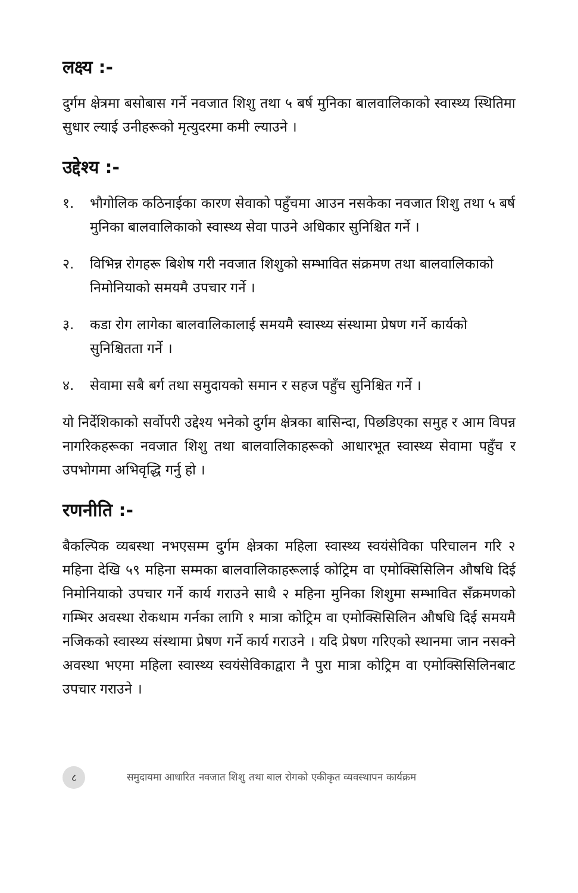लक्ष्य :-
दुर्गम क्षेत्रमा बसोबास गर्ने नवजात शिशु तथा ५ बर्ष मुनिका बालवालिकाको स्वास्थ्य स्थितिमा सुधार ल्याई उनीहरूको मृत्युदरमा कमी ल्याउने ।
उद्देश्य :-
१. भौगोलिक कठिनाईका कारण सेवाको पहुँचमा आउन नसकेका नवजात शिशु तथा ५ बर्ष मुनिका बालवालिकाको स्वास्थ्य सेवा पाउने अधिकार सुनिश्चित गर्ने ।
२. विभिन्न रोगहरू बिशेष गरी नवजात शिशुको सम्भावित संक्रमण तथा बालवालिकाको निमोनियाको समयमै उपचार गर्ने ।
३. कडा रोग लागेका बालवालिकालाई समयमै स्वास्थ्य संस्थामा प्रेषण गर्ने कार्यको सुनिश्चितता गर्ने ।
४. सेवामा सबै बर्ग तथा समुदायको समान र सहज पहुँच सुनिश्चित गर्ने ।
यो निर्देशिकाको सर्वोपरी उद्देश्य भनेको दुर्गम क्षेत्रका बासिन्दा, पिछडिएका समुह र आम विपन्न नागरिकहरूका नवजात शिशु तथा बालवालिकाहरूको आधारभूत स्वास्थ्य सेवामा पहुँच र उपभोगमा अभिवृद्धि गर्नु हो ।
रणनीति :-
बैकल्पिक व्यबस्था नभएसम्म दुर्गम क्षेत्रका महिला स्वास्थ्य स्वयंसेविका परिचालन गरि २ महिना देखि ५९ महिना सम्मका बालवालिकाहरूलाई कोट्रिम वा एमोक्सिसिलिन औषधि दिई निमोनियाको उपचार गर्ने कार्य गराउने साथै २ महिना मुनिका शिशुमा सम्भावित सँक्रमणको गम्भिर अवस्था रोकथाम गर्नका लागि १ मात्रा कोट्रिम वा एमोक्सिसिलिन औषधि दिई समयमै नजिकको स्वास्थ्य संस्थामा प्रेषण गर्ने कार्य गराउने । यदि प्रेषण गरिएको स्थानमा जान नसक्ने अवस्था भएमा महिला स्वास्थ्य स्वयंसेविकाद्वारा नै पुरा मात्रा कोट्रिम वा एमोक्सिसिलिनबाट उपचार गराउने ।
८ समुदायमा आधारित नवजात शिशु तथा बाल रोगको एकीकृत व्यवस्थापन कार्यक्रम